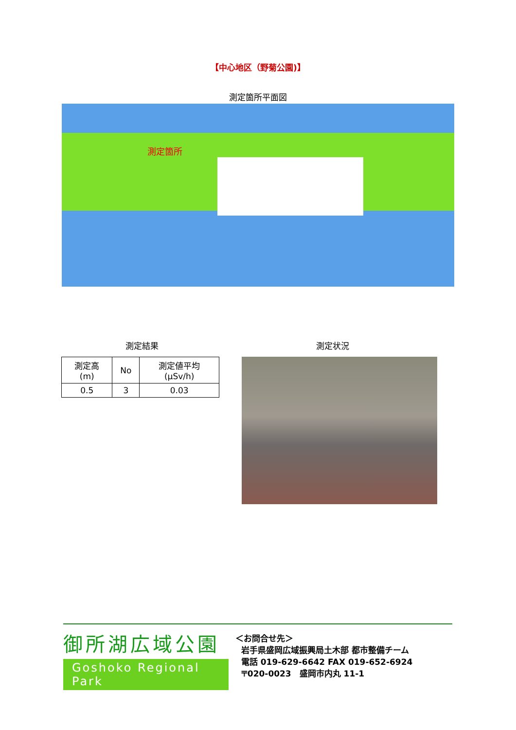【中心地区（野菊公園)】
測定箇所平面図
測定箇所
測定結果 測定状況
| 測定高 (m) | No | 測定値平均 (μSv/h) |
| --- | --- | --- |
| 0.5 | 3 | 0.03 |
御所湖広域公園
Goshoko Regional Park
＜お問合せ先＞
岩手県盛岡広域振興局土木部 都市整備チーム
電話 019-629-6642 FAX 019-652-6924
〒020-0023　盛岡市内丸 11-1